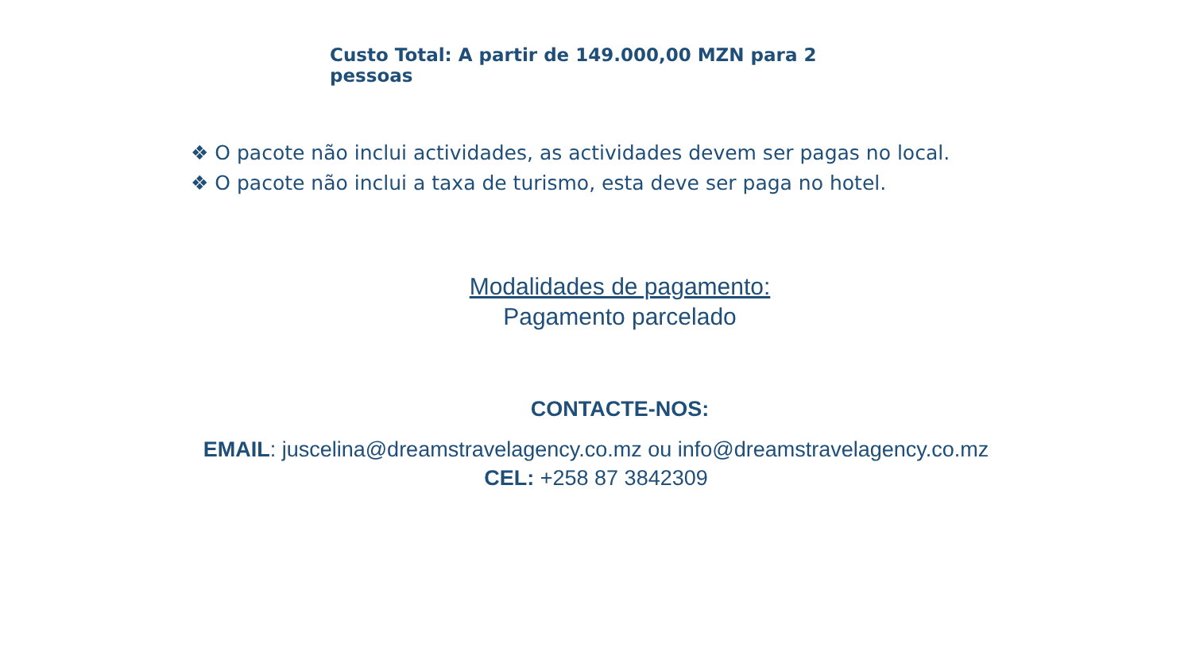Custo Total: A partir de 149.000,00 MZN para 2 pessoas
❖ O pacote não inclui actividades, as actividades devem ser pagas no local.
❖ O pacote não inclui a taxa de turismo, esta deve ser paga no hotel.
Modalidades de pagamento:
Pagamento parcelado
CONTACTE-NOS:
EMAIL: juscelina@dreamstravelagency.co.mz ou info@dreamstravelagency.co.mz
CEL: +258 87 3842309